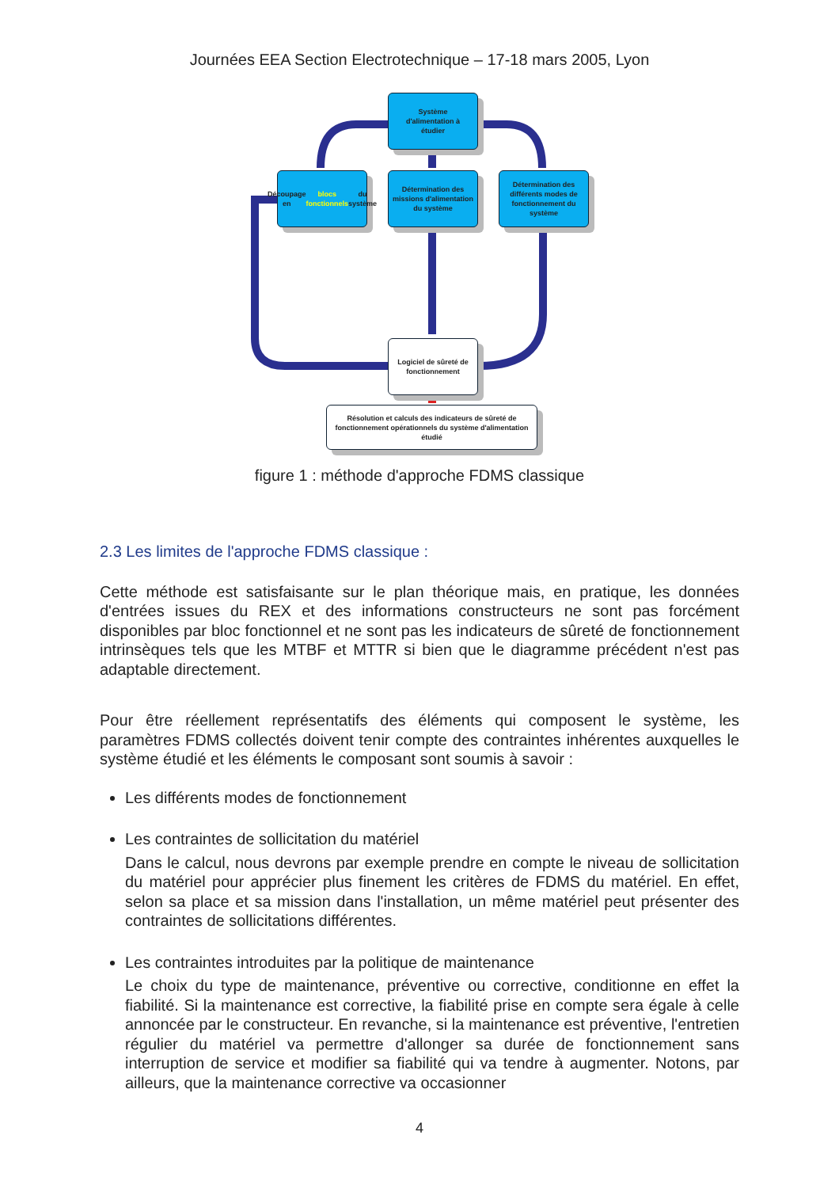Journées EEA Section Electrotechnique – 17-18 mars 2005, Lyon
Système
d'alimentation à
étudier
Découpage en blocs fonctionnels du système
Détermination des missions d'alimentation du système
Détermination des différents modes de fonctionnement du système
Logiciel de sûreté de fonctionnement
Résolution et calculs des indicateurs de sûreté de fonctionnement opérationnels du système d'alimentation étudié
figure 1 : méthode d'approche FDMS classique
2.3 Les limites de l'approche FDMS classique :
Cette méthode est satisfaisante sur le plan théorique mais, en pratique, les données d'entrées issues du REX et des informations constructeurs ne sont pas forcément disponibles par bloc fonctionnel et ne sont pas les indicateurs de sûreté de fonctionnement intrinsèques tels que les MTBF et MTTR si bien que le diagramme précédent n'est pas adaptable directement.
Pour être réellement représentatifs des éléments qui composent le système, les paramètres FDMS collectés doivent tenir compte des contraintes inhérentes auxquelles le système étudié et les éléments le composant sont soumis à savoir :
Les différents modes de fonctionnement
Les contraintes de sollicitation du matériel
Dans le calcul, nous devrons par exemple prendre en compte le niveau de sollicitation du matériel pour apprécier plus finement les critères de FDMS du matériel. En effet, selon sa place et sa mission dans l'installation, un même matériel peut présenter des contraintes de sollicitations différentes.
Les contraintes introduites par la politique de maintenance
Le choix du type de maintenance, préventive ou corrective, conditionne en effet la fiabilité. Si la maintenance est corrective, la fiabilité prise en compte sera égale à celle annoncée par le constructeur. En revanche, si la maintenance est préventive, l'entretien régulier du matériel va permettre d'allonger sa durée de fonctionnement sans interruption de service et modifier sa fiabilité qui va tendre à augmenter. Notons, par ailleurs, que la maintenance corrective va occasionner
4